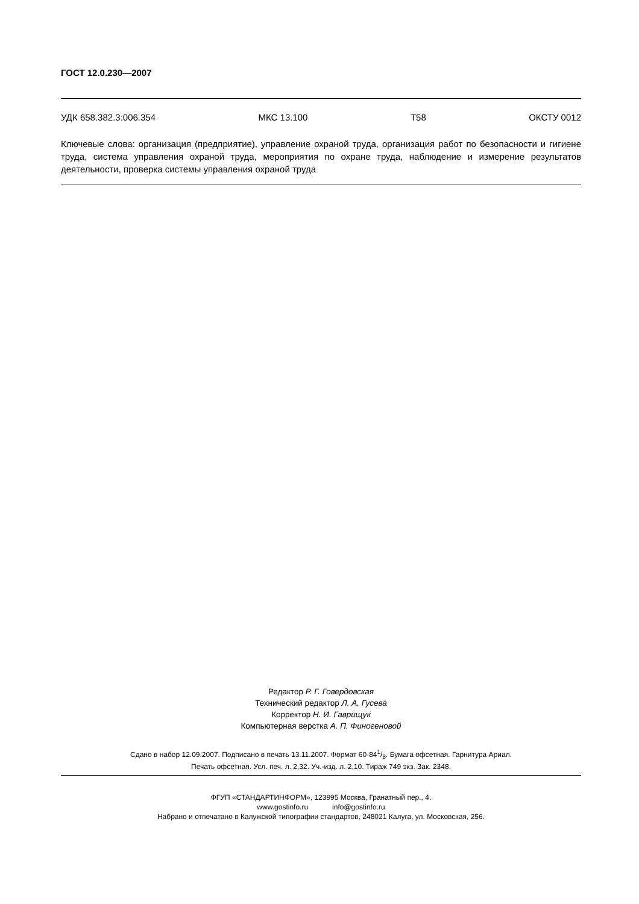ГОСТ 12.0.230—2007
УДК 658.382.3:006.354 МКС 13.100 Т58 ОКСТУ 0012
Ключевые слова: организация (предприятие), управление охраной труда, организация работ по безопасности и гигиене труда, система управления охраной труда, мероприятия по охране труда, наблюдение и измерение результатов деятельности, проверка системы управления охраной труда
Редактор Р. Г. Говердовская
Технический редактор Л. А. Гусева
Корректор Н. И. Гаврищук
Компьютерная верстка А. П. Финогеновой
Сдано в набор 12.09.2007. Подписано в печать 13.11.2007. Формат 60·841/8. Бумага офсетная. Гарнитура Ариал.
Печать офсетная. Усл. печ. л. 2,32. Уч.-изд. л. 2,10. Тираж 749 экз. Зак. 2348.
ФГУП «СТАНДАРТИНФОРМ», 123995 Москва, Гранатный пер., 4.
www.gostinfo.ru info@gostinfo.ru
Набрано и отпечатано в Калужской типографии стандартов, 248021 Калуга, ул. Московская, 256.